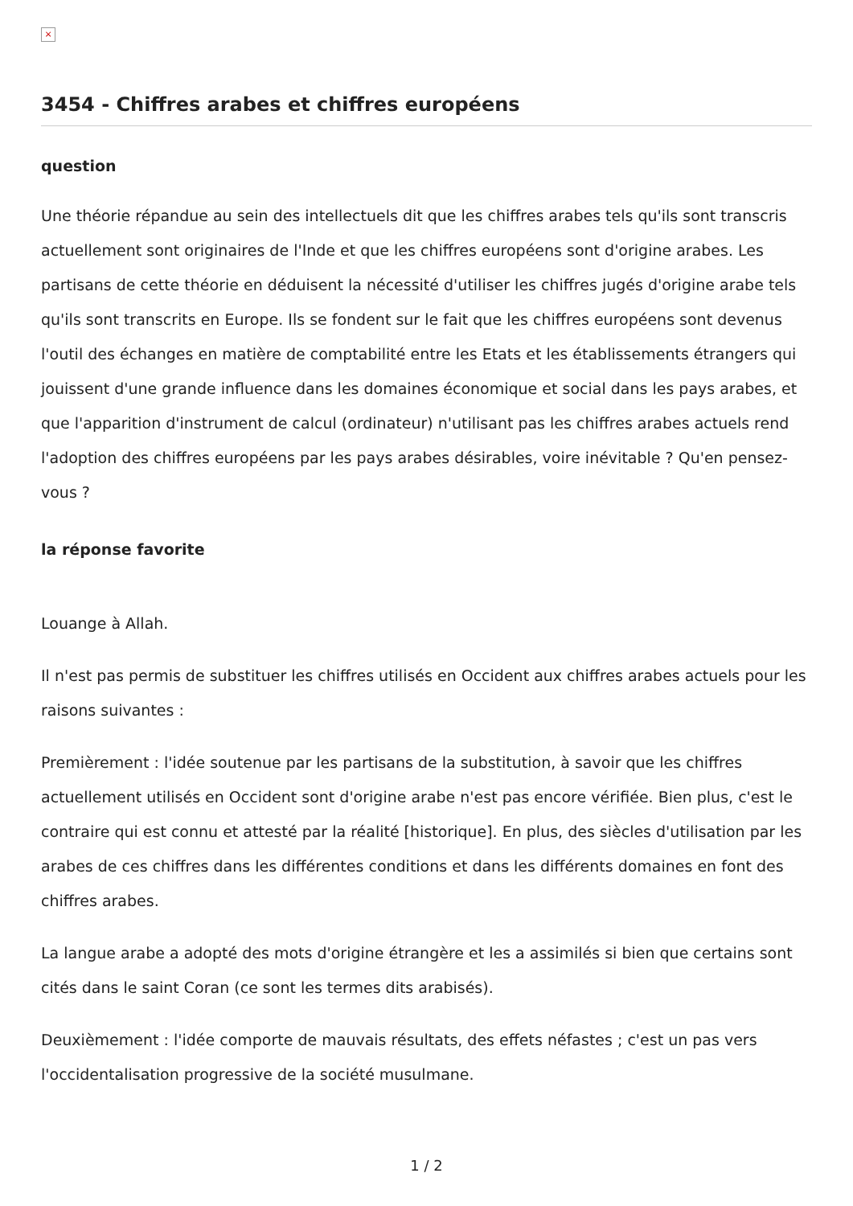×
3454 - Chiffres arabes et chiffres européens
question
Une théorie répandue au sein des intellectuels dit que les chiffres arabes tels qu'ils sont transcris actuellement sont originaires de l'Inde et que les chiffres européens sont d'origine arabes. Les partisans de cette théorie en déduisent la nécessité d'utiliser les chiffres jugés d'origine arabe tels qu'ils sont transcrits en Europe. Ils se fondent sur le fait que les chiffres européens sont devenus l'outil des échanges en matière de comptabilité entre les Etats et les établissements étrangers qui jouissent d'une grande influence dans les domaines économique et social dans les pays arabes, et que l'apparition d'instrument de calcul (ordinateur) n'utilisant pas les chiffres arabes actuels rend l'adoption des chiffres européens par les pays arabes désirables, voire inévitable ? Qu'en pensez-vous ?
la réponse favorite
Louange à Allah.
Il n'est pas permis de substituer les chiffres utilisés en Occident aux chiffres arabes actuels pour les raisons suivantes :
Premièrement : l'idée soutenue par les partisans de la substitution, à savoir que les chiffres actuellement utilisés en Occident sont d'origine arabe n'est pas encore vérifiée. Bien plus, c'est le contraire qui est connu et attesté par la réalité [historique]. En plus, des siècles d'utilisation par les arabes de ces chiffres dans les différentes conditions et dans les différents domaines en font des chiffres arabes.
La langue arabe a adopté des mots d'origine étrangère et les a assimilés si bien que certains sont cités dans le saint Coran (ce sont les termes dits arabisés).
Deuxièmement : l'idée comporte de mauvais résultats, des effets néfastes ; c'est un pas vers l'occidentalisation progressive de la société musulmane.
1 / 2